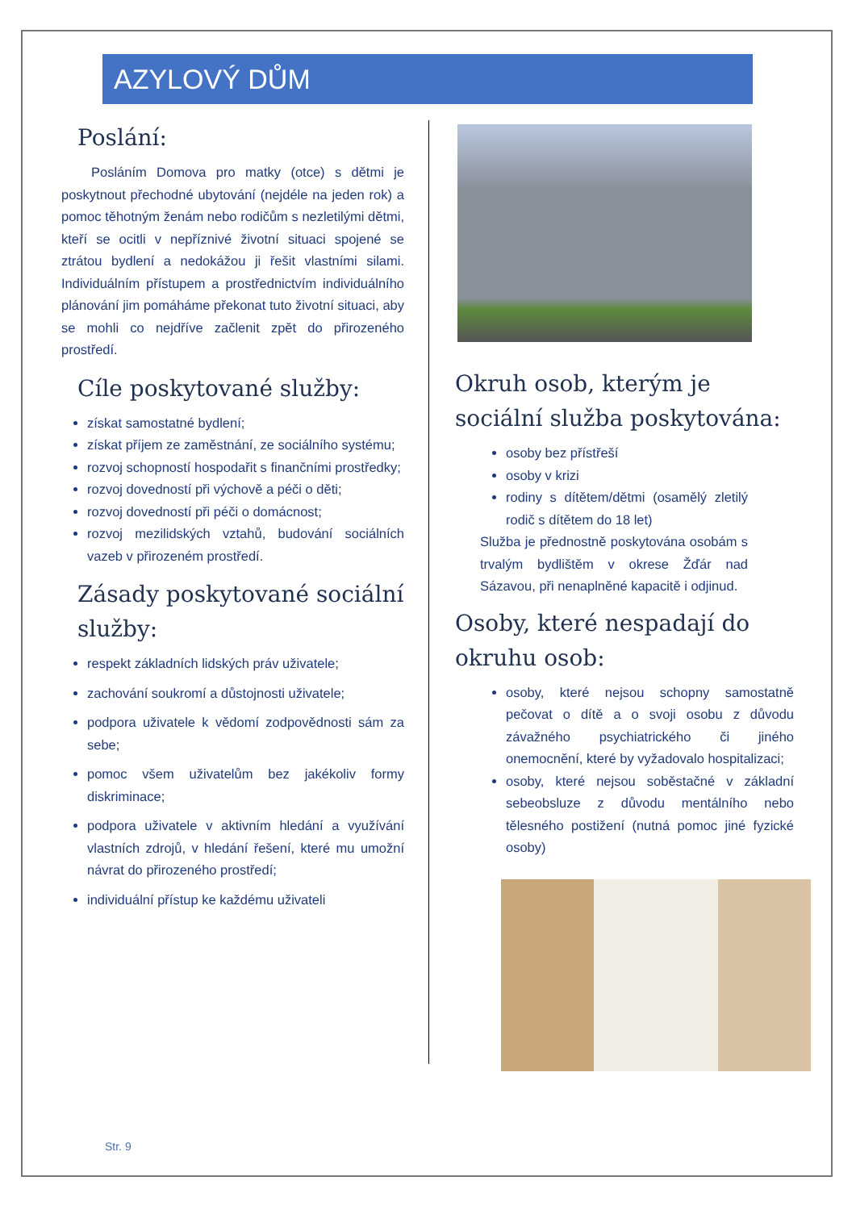AZYLOVÝ DŮM
Poslání:
Posláním Domova pro matky (otce) s dětmi je poskytnout přechodné ubytování (nejdéle na jeden rok) a pomoc těhotným ženám nebo rodičům s nezletilými dětmi, kteří se ocitli v nepříznivé životní situaci spojené se ztrátou bydlení a nedokážou ji řešit vlastními silami. Individuálním přístupem a prostřednictvím individuálního plánování jim pomáháme překonat tuto životní situaci, aby se mohli co nejdříve začlenit zpět do přirozeného prostředí.
Cíle poskytované služby:
získat samostatné bydlení;
získat příjem ze zaměstnání, ze sociálního systému;
rozvoj schopností hospodařit s finančními prostředky;
rozvoj dovedností při výchově a péči o děti;
rozvoj dovedností při péči o domácnost;
rozvoj mezilidských vztahů, budování sociálních vazeb v přirozeném prostředí.
Zásady poskytované sociální služby:
respekt základních lidských práv uživatele;
zachování soukromí a důstojnosti uživatele;
podpora uživatele k vědomí zodpovědnosti sám za sebe;
pomoc všem uživatelům bez jakékoliv formy diskriminace;
podpora uživatele v aktivním hledání a využívání vlastních zdrojů, v hledání řešení, které mu umožní návrat do přirozeného prostředí;
individuální přístup ke každému uživateli
Okruh osob, kterým je sociální služba poskytována:
osoby bez přístřeší
osoby v krizi
rodiny s dítětem/dětmi (osamělý zletilý rodič s dítětem do 18 let)
Služba je přednostně poskytována osobám s trvalým bydlištěm v okrese Žďár nad Sázavou, při nenaplněné kapacitě i odjinud.
Osoby, které nespadají do okruhu osob:
osoby, které nejsou schopny samostatně pečovat o dítě a o svoji osobu z důvodu závažného psychiatrického či jiného onemocnění, které by vyžadovalo hospitalizaci;
osoby, které nejsou soběstačné v základní sebeobsluze z důvodu mentálního nebo tělesného postižení (nutná pomoc jiné fyzické osoby)
Str. 9